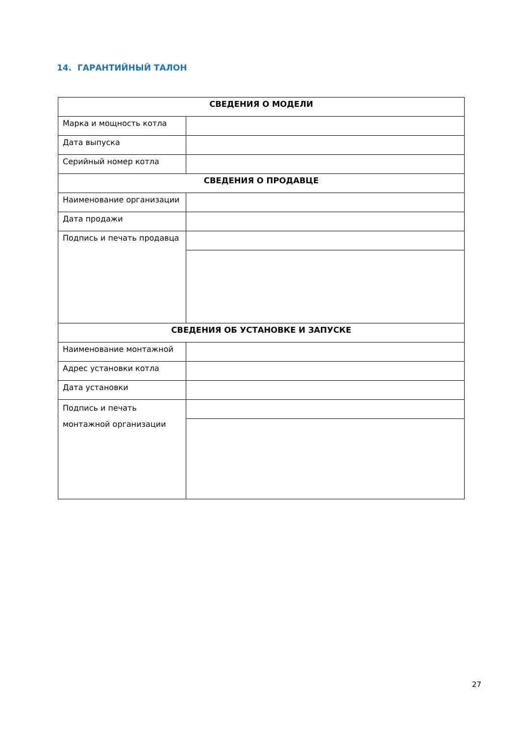14. ГАРАНТИЙНЫЙ ТАЛОН
| СВЕДЕНИЯ О МОДЕЛИ | |
| --- | --- |
| Марка и мощность котла | |
| Дата выпуска | |
| Серийный номер котла | |
| СВЕДЕНИЯ О ПРОДАВЦЕ | |
| Наименование организации | |
| Дата продажи | |
| Подпись и печать продавца | |
| СВЕДЕНИЯ ОБ УСТАНОВКЕ И ЗАПУСКЕ | |
| Наименование монтажной | |
| Адрес установки котла | |
| Дата установки | |
| Подпись и печать монтажной организации | |
27